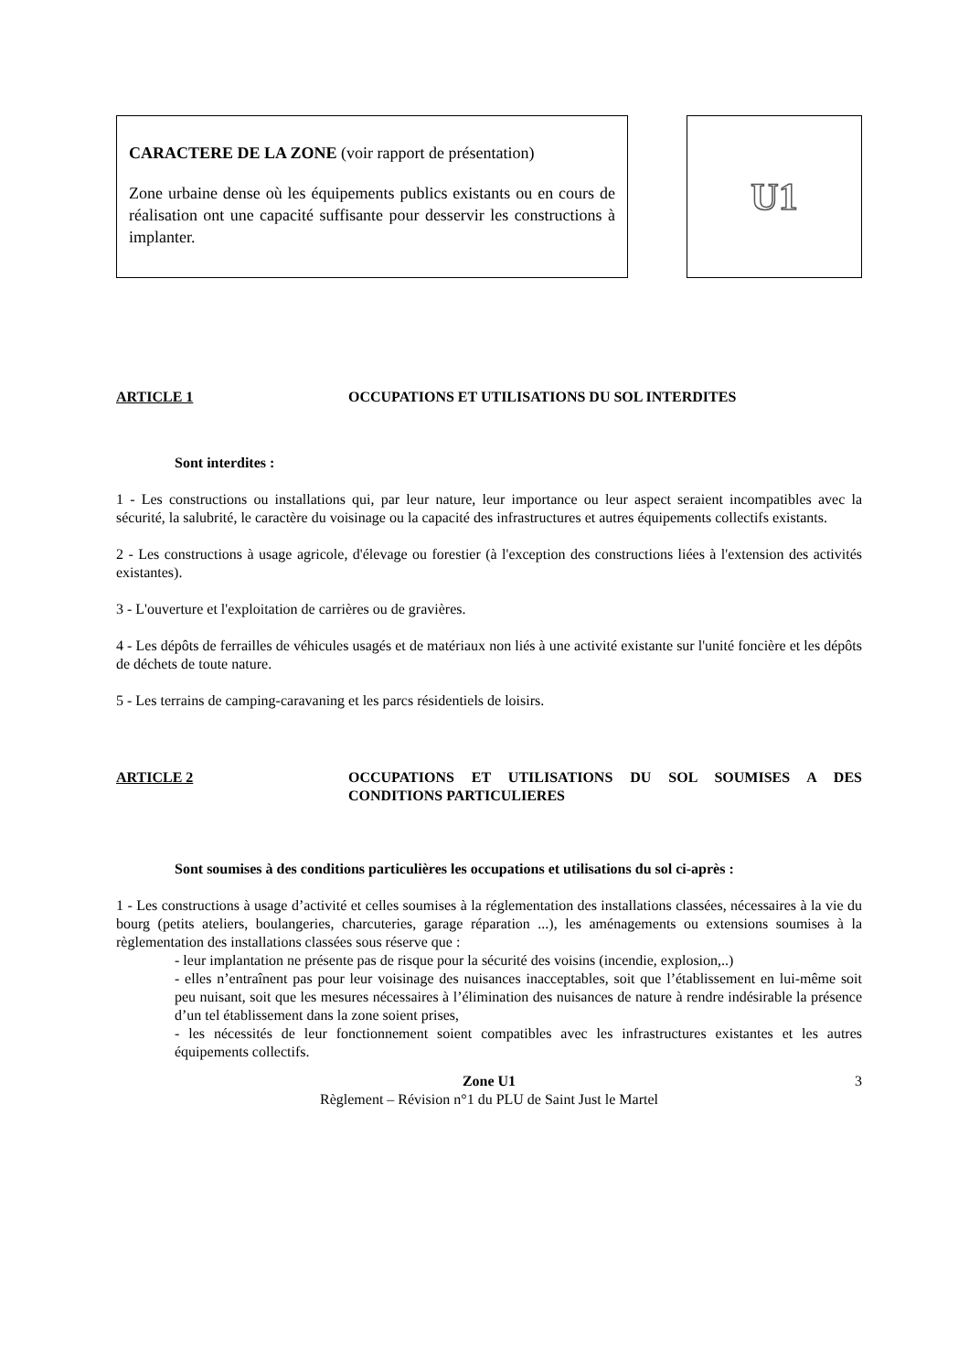CARACTERE DE LA ZONE (voir rapport de présentation)
Zone urbaine dense où les équipements publics existants ou en cours de réalisation ont une capacité suffisante pour desservir les constructions à implanter.
U1
ARTICLE 1 OCCUPATIONS ET UTILISATIONS DU SOL INTERDITES
Sont interdites :
1 - Les constructions ou installations qui, par leur nature, leur importance ou leur aspect seraient incompatibles avec la sécurité, la salubrité, le caractère du voisinage ou la capacité des infrastructures et autres équipements collectifs existants.
2 - Les constructions à usage agricole, d'élevage ou forestier (à l'exception des constructions liées à l'extension des activités existantes).
3 - L'ouverture et l'exploitation de carrières ou de gravières.
4 - Les dépôts de ferrailles de véhicules usagés et de matériaux non liés à une activité existante sur l'unité foncière et les dépôts de déchets de toute nature.
5 - Les terrains de camping-caravaning et les parcs résidentiels de loisirs.
ARTICLE 2 OCCUPATIONS ET UTILISATIONS DU SOL SOUMISES A DES CONDITIONS PARTICULIERES
Sont soumises à des conditions particulières les occupations et utilisations du sol ci-après :
1 - Les constructions à usage d’activité et celles soumises à la réglementation des installations classées, nécessaires à la vie du bourg (petits ateliers, boulangeries, charcuteries, garage réparation ...), les aménagements ou extensions soumises à la règlementation des installations classées sous réserve que :
- leur implantation ne présente pas de risque pour la sécurité des voisins (incendie, explosion,..)
- elles n’entraînent pas pour leur voisinage des nuisances inacceptables, soit que l’établissement en lui-même soit peu nuisant, soit que les mesures nécessaires à l’élimination des nuisances de nature à rendre indésirable la présence d’un tel établissement dans la zone soient prises,
- les nécessités de leur fonctionnement soient compatibles avec les infrastructures existantes et les autres équipements collectifs.
Zone U1 3
Règlement – Révision n°1 du PLU de Saint Just le Martel